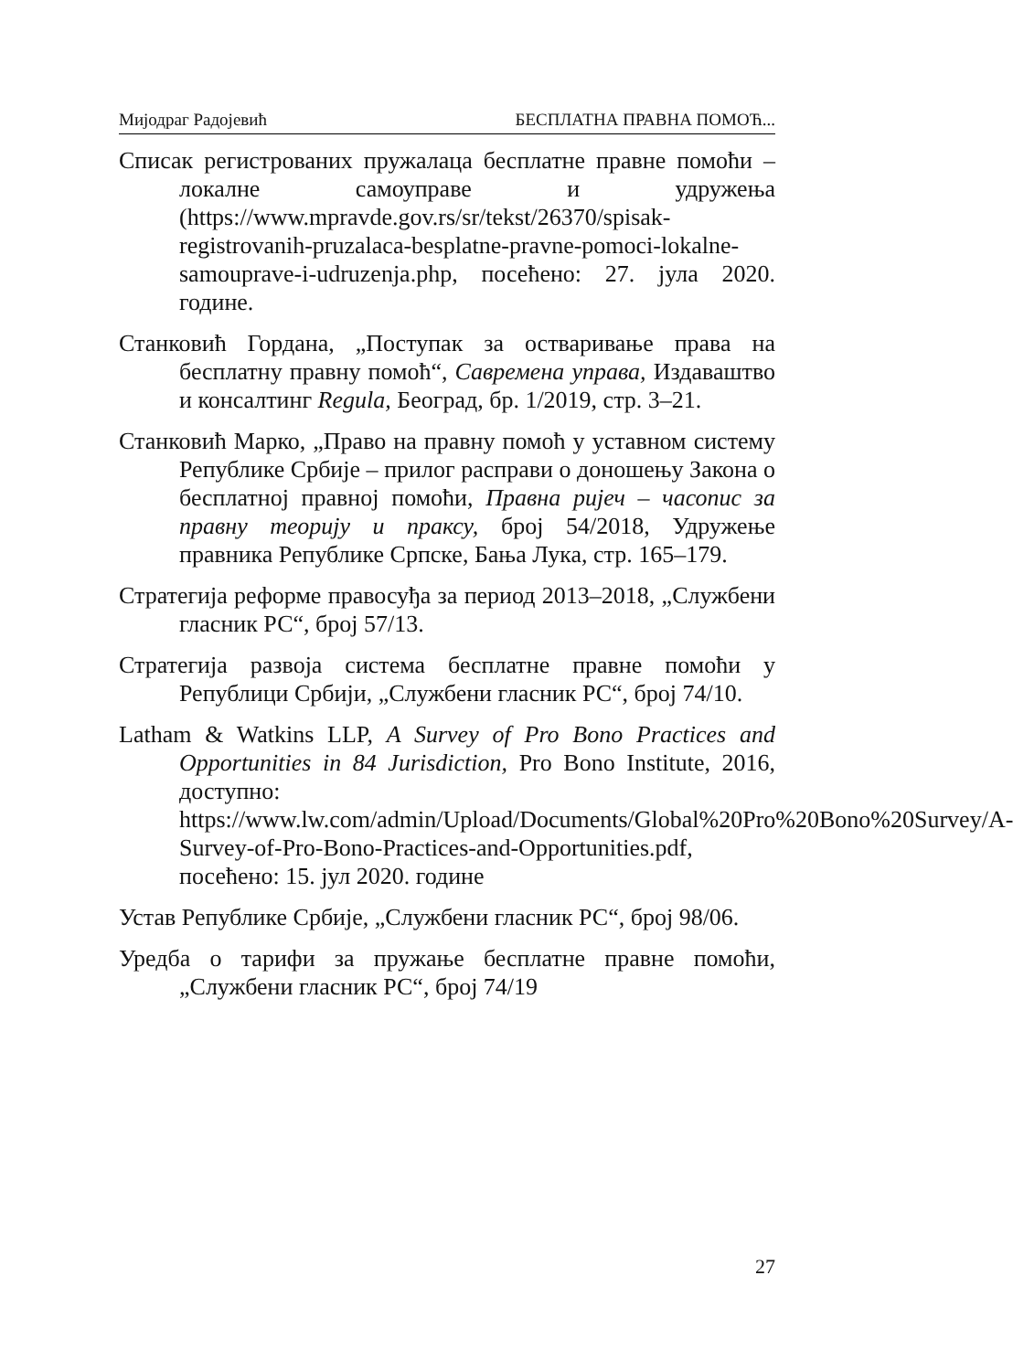Мијодраг Радојевић БЕСПЛАТНА ПРАВНА ПОМОЋ...
Списак регистрованих пружалаца бесплатне правне помоћи – локалне самоуправе и удружења (https://www.mpravde.gov.rs/sr/tekst/26370/spisak-registrovanih-pruzalaca-besplatne-pravne-pomoci-lokalne-samouprave-i-udruzenja.php, посећено: 27. јула 2020. године.
Станковић Гордана, „Поступак за остваривање права на бесплатну правну помоћ“, Савремена управа, Издаваштво и консалтинг Regula, Београд, бр. 1/2019, стр. 3–21.
Станковић Марко, „Право на правну помоћ у уставном систему Републике Србије – прилог расправи о доношењу Закона о бесплатној правној помоћи, Правна ријеч – часопис за правну теорију и праксу, број 54/2018, Удружење правника Републике Српске, Бања Лука, стр. 165–179.
Стратегија реформе правосуђа за период 2013–2018, „Службени гласник РС“, број 57/13.
Стратегија развоја система бесплатне правне помоћи у Републици Србији, „Службени гласник РС“, број 74/10.
Latham & Watkins LLP, A Survey of Pro Bono Practices and Opportunities in 84 Jurisdiction, Pro Bono Institute, 2016, доступно: https://www.lw.com/admin/Upload/Documents/Global%20Pro%20Bono%20Survey/A-Survey-of-Pro-Bono-Practices-and-Opportunities.pdf, посећено: 15. јул 2020. године
Устав Републике Србије, „Службени гласник РС“, број 98/06.
Уредба о тарифи за пружање бесплатне правне помоћи, „Службени гласник РС“, број 74/19
27